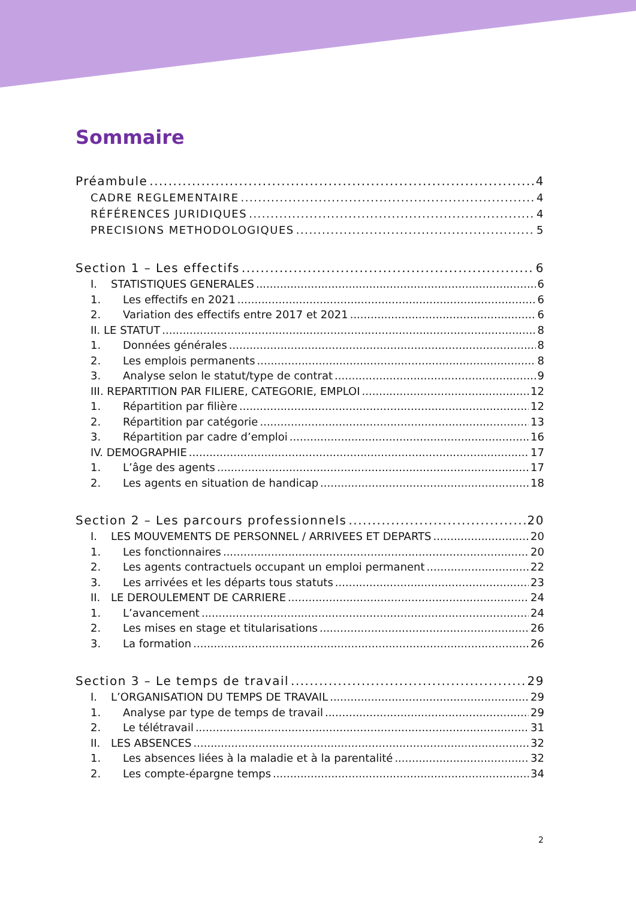Sommaire
Préambule 4
CADRE REGLEMENTAIRE 4
RÉFÉRENCES JURIDIQUES 4
PRECISIONS METHODOLOGIQUES 5
Section 1 – Les effectifs 6
I. STATISTIQUES GENERALES 6
1. Les effectifs en 2021 6
2. Variation des effectifs entre 2017 et 2021 6
II. LE STATUT 8
1. Données générales 8
2. Les emplois permanents 8
3. Analyse selon le statut/type de contrat 9
III. REPARTITION PAR FILIERE, CATEGORIE, EMPLOI 12
1. Répartition par filière 12
2. Répartition par catégorie 13
3. Répartition par cadre d’emploi 16
IV. DEMOGRAPHIE 17
1. L’âge des agents 17
2. Les agents en situation de handicap 18
Section 2 – Les parcours professionnels 20
I. LES MOUVEMENTS DE PERSONNEL / ARRIVEES ET DEPARTS 20
1. Les fonctionnaires 20
2. Les agents contractuels occupant un emploi permanent 22
3. Les arrivées et les départs tous statuts 23
II. LE DEROULEMENT DE CARRIERE 24
1. L’avancement 24
2. Les mises en stage et titularisations 26
3. La formation 26
Section 3 – Le temps de travail 29
I. L’ORGANISATION DU TEMPS DE TRAVAIL 29
1. Analyse par type de temps de travail 29
2. Le télétravail 31
II. LES ABSENCES 32
1. Les absences liées à la maladie et à la parentalité 32
2. Les compte-épargne temps 34
2